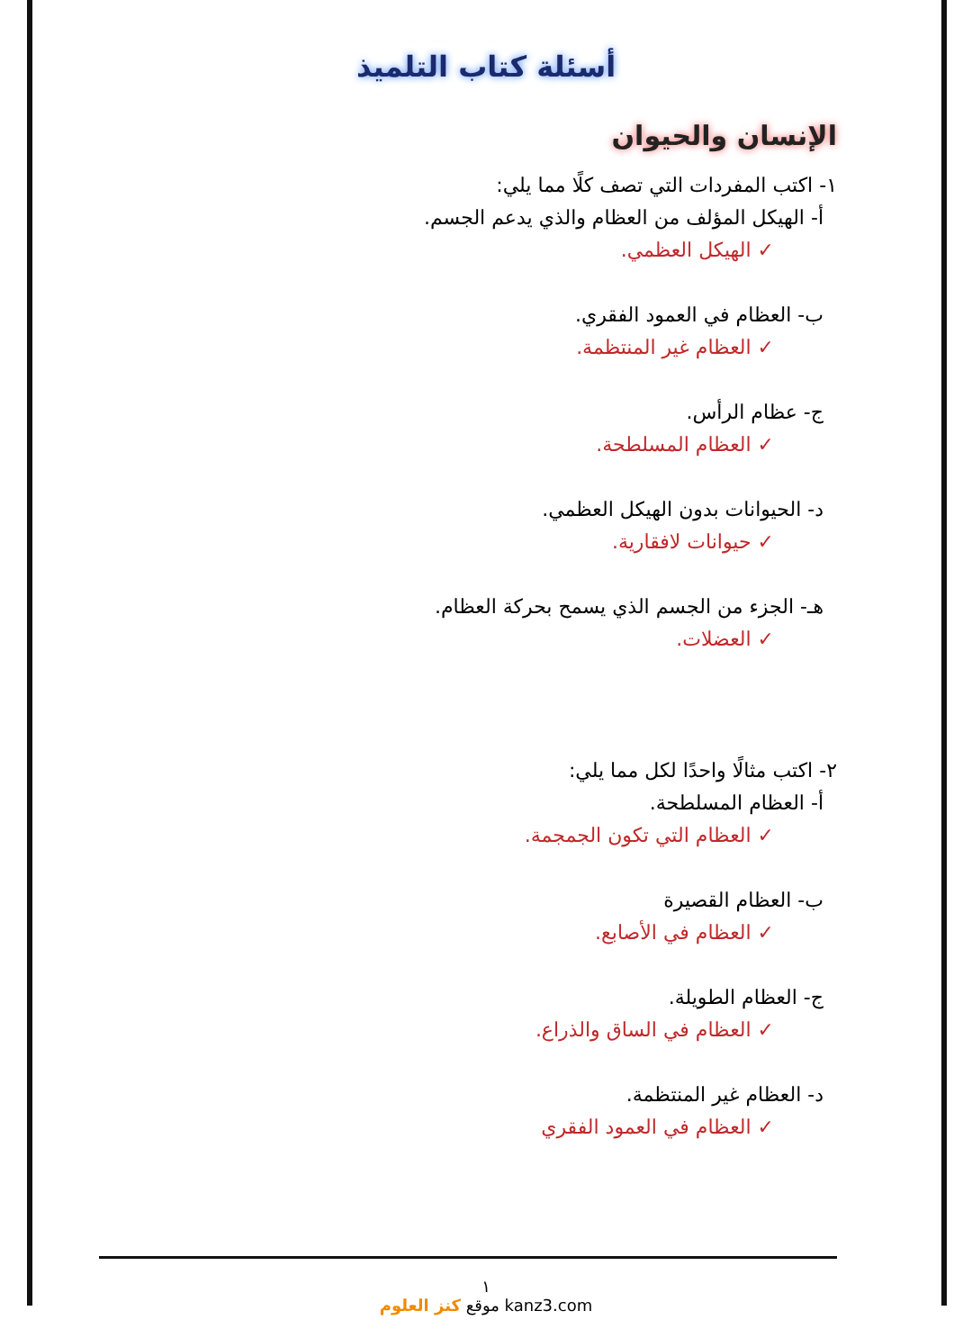أسئلة كتاب التلميذ
الإنسان والحيوان
١- اكتب المفردات التي تصف كلًا مما يلي:
أ- الهيكل المؤلف من العظام والذي يدعم الجسم.
✓ الهيكل العظمي.
ب- العظام في العمود الفقري.
✓ العظام غير المنتظمة.
ج- عظام الرأس.
✓ العظام المسلطحة.
د- الحيوانات بدون الهيكل العظمي.
✓ حيوانات لافقارية.
هـ- الجزء من الجسم الذي يسمح بحركة العظام.
✓ العضلات.
٢- اكتب مثالًا واحدًا لكل مما يلي:
أ- العظام المسلطحة.
✓ العظام التي تكون الجمجمة.
ب- العظام القصيرة
✓ العظام في الأصابع.
ج- العظام الطويلة.
✓ العظام في الساق والذراع.
د- العظام غير المنتظمة.
✓ العظام في العمود الفقري
١
موقع كنز العلوم kanz3.com